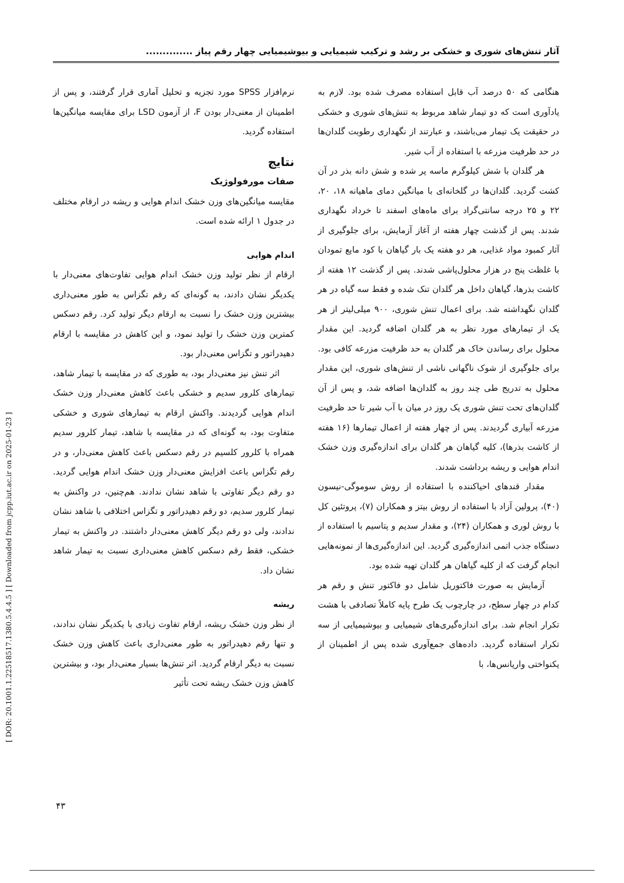آثار تنش‌های شوری و خشکی بر رشد و ترکیب شیمیایی و بیوشیمیایی چهار رقم پیاز ..............
هنگامی که ۵۰ درصد آب قابل استفاده مصرف شده بود. لازم به یادآوری است که دو تیمار شاهد مربوط به تنش‌های شوری و خشکی در حقیقت یک تیمار می‌باشند، و عبارتند از نگهداری رطوبت گلدان‌ها در حد ظرفیت مزرعه با استفاده از آب شیر.
هر گلدان با شش کیلوگرم ماسه پر شده و شش دانه بذر در آن کشت گردید. گلدان‌ها در گلخانه‌ای با میانگین دمای ماهیانه ۱۸، ۲۰، ۲۲ و ۲۵ درجه سانتی‌گراد برای ماه‌های اسفند تا خرداد نگهداری شدند. پس از گذشت چهار هفته از آغاز آزمایش، برای جلوگیری از آثار کمبود مواد غذایی، هر دو هفته یک بار گیاهان با کود مایع تمودان با غلظت پنج در هزار محلول‌پاشی شدند. پس از گذشت ۱۲ هفته از کاشت بذرها، گیاهان داخل هر گلدان تنک شده و فقط سه گیاه در هر گلدان نگهداشته شد. برای اعمال تنش شوری، ۹۰۰ میلی‌لیتر از هر یک از تیمارهای مورد نظر به هر گلدان اضافه گردید. این مقدار محلول برای رساندن خاک هر گلدان به حد ظرفیت مزرعه کافی بود. برای جلوگیری از شوک ناگهانی ناشی از تنش‌های شوری، این مقدار محلول به تدریج طی چند روز به گلدان‌ها اضافه شد، و پس از آن گلدان‌های تحت تنش شوری یک روز در میان با آب شیر تا حد ظرفیت مزرعه آبیاری گردیدند. پس از چهار هفته از اعمال تیمارها (۱۶ هفته از کاشت بذرها)، کلیه گیاهان هر گلدان برای اندازه‌گیری وزن خشک اندام هوایی و ریشه برداشت شدند.
مقدار قندهای احیاکننده با استفاده از روش سوموگی-نیسون (۴۰)، پرولین آزاد با استفاده از روش بیتز و همکاران (۷)، پروتئین کل با روش لوری و همکاران (۲۴)، و مقدار سدیم و پتاسیم با استفاده از دستگاه جذب اتمی اندازه‌گیری گردید. این اندازه‌گیری‌ها از نمونه‌هایی انجام گرفت که از کلیه گیاهان هر گلدان تهیه شده بود.
آزمایش به صورت فاکتوریل شامل دو فاکتور تنش و رقم هر کدام در چهار سطح، در چارچوب یک طرح پایه کاملاً تصادفی با هشت تکرار انجام شد. برای اندازه‌گیری‌های شیمیایی و بیوشیمیایی از سه تکرار استفاده گردید. داده‌های جمع‌آوری شده پس از اطمینان از یکنواختی واریانس‌ها، با
نرم‌افزار SPSS مورد تجزیه و تحلیل آماری قرار گرفتند، و پس از اطمینان از معنی‌دار بودن F، از آزمون LSD برای مقایسه میانگین‌ها استفاده گردید.
نتایج
صفات مورفولوژیک
مقایسه میانگین‌های وزن خشک اندام هوایی و ریشه در ارقام مختلف در جدول ۱ ارائه شده است.
اندام هوایی
ارقام از نظر تولید وزن خشک اندام هوایی تفاوت‌های معنی‌دار با یکدیگر نشان دادند، به گونه‌ای که رقم تگزاس به طور معنی‌داری بیشترین وزن خشک را نسبت به ارقام دیگر تولید کرد. رقم دسکس کمترین وزن خشک را تولید نمود، و این کاهش در مقایسه با ارقام دهیدراتور و تگزاس معنی‌دار بود.
اثر تنش نیز معنی‌دار بود، به طوری که در مقایسه با تیمار شاهد، تیمارهای کلرور سدیم و خشکی باعث کاهش معنی‌دار وزن خشک اندام هوایی گردیدند. واکنش ارقام به تیمارهای شوری و خشکی متفاوت بود، به گونه‌ای که در مقایسه با شاهد، تیمار کلرور سدیم همراه با کلرور کلسیم در رقم دسکس باعث کاهش معنی‌دار، و در رقم تگزاس باعث افزایش معنی‌دار وزن خشک اندام هوایی گردید. دو رقم دیگر تفاوتی با شاهد نشان ندادند. هم‌چنین، در واکنش به تیمار کلرور سدیم، دو رقم دهیدراتور و تگزاس اختلافی با شاهد نشان ندادند، ولی دو رقم دیگر کاهش معنی‌دار داشتند. در واکنش به تیمار خشکی، فقط رقم دسکس کاهش معنی‌داری نسبت به تیمار شاهد نشان داد.
ریشه
از نظر وزن خشک ریشه، ارقام تفاوت زیادی با یکدیگر نشان ندادند، و تنها رقم دهیدراتور به طور معنی‌داری باعث کاهش وزن خشک نسبت به دیگر ارقام گردید. اثر تنش‌ها بسیار معنی‌دار بود، و بیشترین کاهش وزن خشک ریشه تحت تأثیر
[ DOR: 20.1001.1.22518517.1380.5.4.4.5 ] [ Downloaded from jcpp.iut.ac.ir on 2025-01-23 ]
۴۳